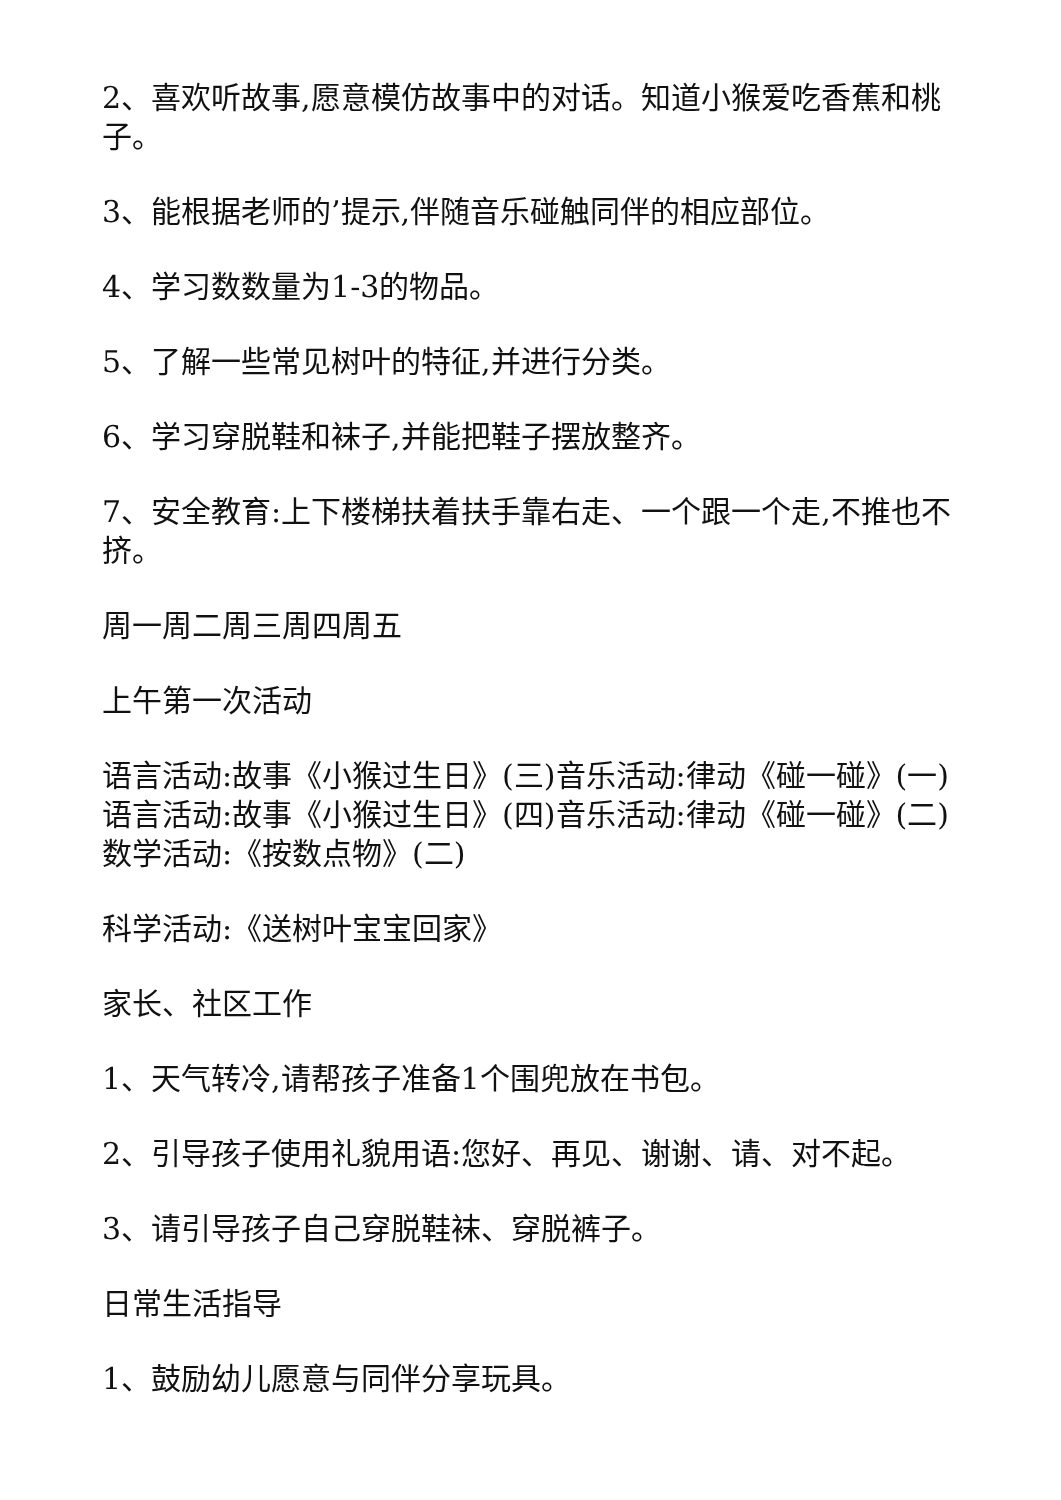2、喜欢听故事,愿意模仿故事中的对话。知道小猴爱吃香蕉和桃子。
3、能根据老师的’提示,伴随音乐碰触同伴的相应部位。
4、学习数数量为1-3的物品。
5、了解一些常见树叶的特征,并进行分类。
6、学习穿脱鞋和袜子,并能把鞋子摆放整齐。
7、安全教育:上下楼梯扶着扶手靠右走、一个跟一个走,不推也不挤。
周一周二周三周四周五
上午第一次活动
语言活动:故事《小猴过生日》(三)音乐活动:律动《碰一碰》(一)语言活动:故事《小猴过生日》(四)音乐活动:律动《碰一碰》(二)数学活动:《按数点物》(二)
科学活动:《送树叶宝宝回家》
家长、社区工作
1、天气转冷,请帮孩子准备1个围兜放在书包。
2、引导孩子使用礼貌用语:您好、再见、谢谢、请、对不起。
3、请引导孩子自己穿脱鞋袜、穿脱裤子。
日常生活指导
1、鼓励幼儿愿意与同伴分享玩具。